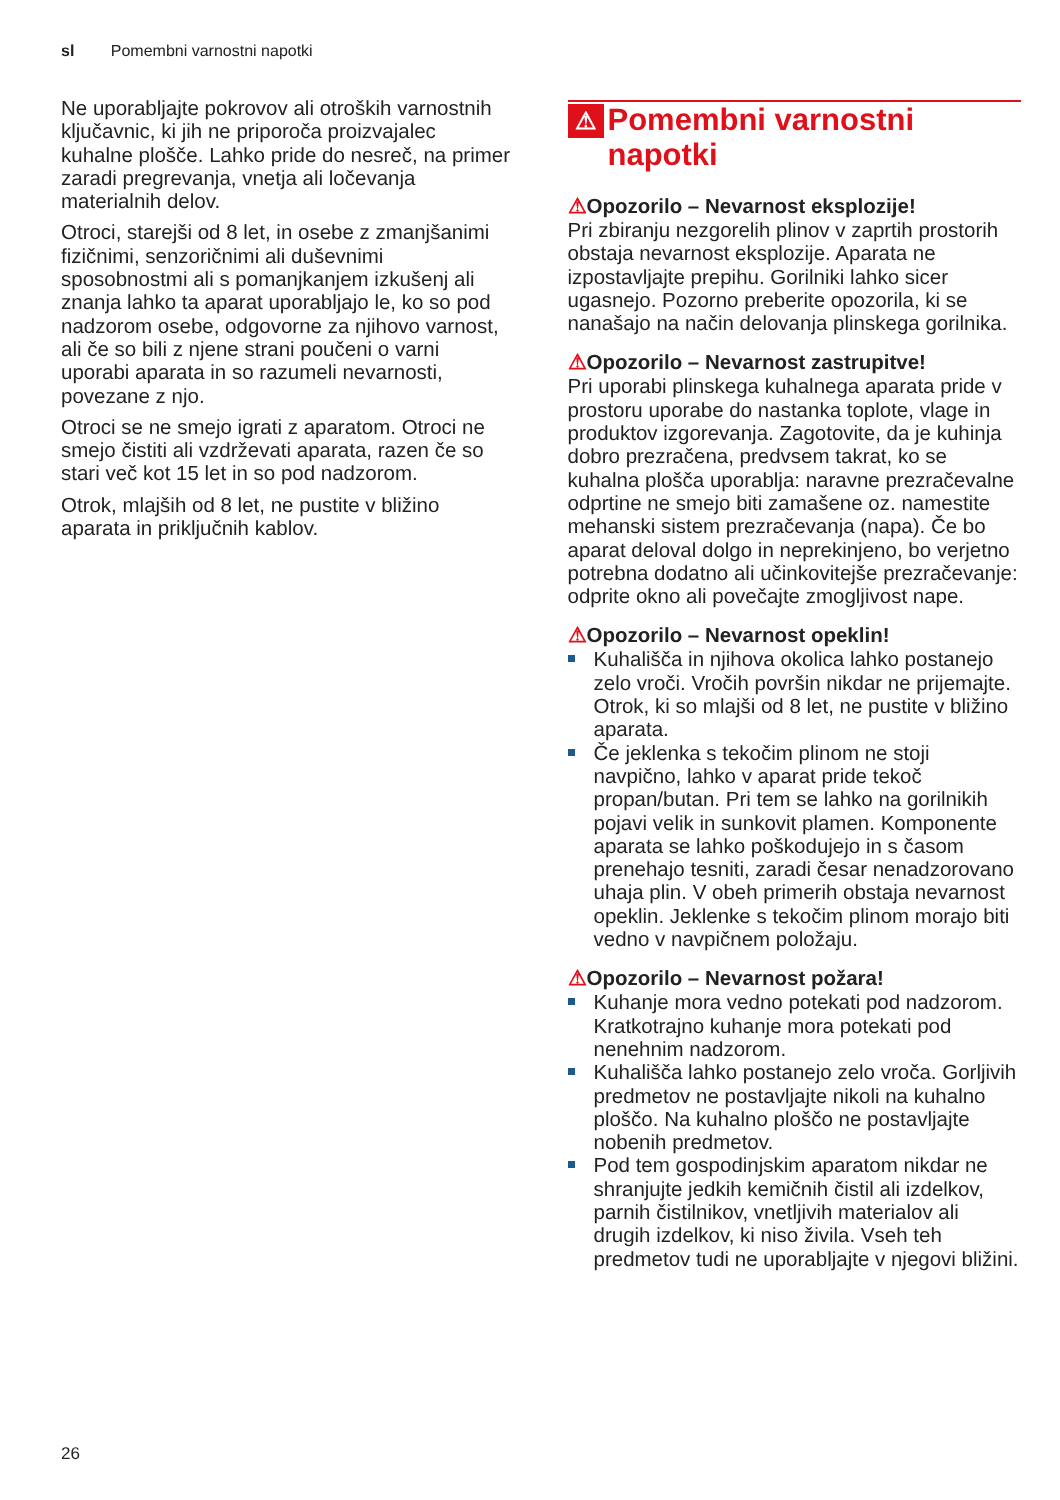sl Pomembni varnostni napotki
Ne uporabljajte pokrovov ali otroških varnostnih ključavnic, ki jih ne priporoča proizvajalec kuhalne plošče. Lahko pride do nesreč, na primer zaradi pregrevanja, vnetja ali ločevanja materialnih delov.
Otroci, starejši od 8 let, in osebe z zmanjšanimi fizičnimi, senzoričnimi ali duševnimi sposobnostmi ali s pomanjkanjem izkušenj ali znanja lahko ta aparat uporabljajo le, ko so pod nadzorom osebe, odgovorne za njihovo varnost, ali če so bili z njene strani poučeni o varni uporabi aparata in so razumeli nevarnosti, povezane z njo.
Otroci se ne smejo igrati z aparatom. Otroci ne smejo čistiti ali vzdrževati aparata, razen če so stari več kot 15 let in so pod nadzorom.
Otrok, mlajših od 8 let, ne pustite v bližino aparata in priključnih kablov.
⚠ Pomembni varnostni napotki
⚠Opozorilo – Nevarnost eksplozije!
Pri zbiranju nezgorelih plinov v zaprtih prostorih obstaja nevarnost eksplozije. Aparata ne izpostavljajte prepihu. Gorilniki lahko sicer ugasnejo. Pozorno preberite opozorila, ki se nanašajo na način delovanja plinskega gorilnika.
⚠Opozorilo – Nevarnost zastrupitve!
Pri uporabi plinskega kuhalnega aparata pride v prostoru uporabe do nastanka toplote, vlage in produktov izgorevanja. Zagotovite, da je kuhinja dobro prezračena, predvsem takrat, ko se kuhalna plošča uporablja: naravne prezračevalne odprtine ne smejo biti zamašene oz. namestite mehanski sistem prezračevanja (napa). Če bo aparat deloval dolgo in neprekinjeno, bo verjetno potrebna dodatno ali učinkovitejše prezračevanje: odprite okno ali povečajte zmogljivost nape.
⚠Opozorilo – Nevarnost opeklin!
Kuhališča in njihova okolica lahko postanejo zelo vroči. Vročih površin nikdar ne prijemajte. Otrok, ki so mlajši od 8 let, ne pustite v bližino aparata.
Če jeklenka s tekočim plinom ne stoji navpično, lahko v aparat pride tekoč propan/butan. Pri tem se lahko na gorilnikih pojavi velik in sunkovit plamen. Komponente aparata se lahko poškodujejo in s časom prenehajo tesniti, zaradi česar nenadzorovano uhaja plin. V obeh primerih obstaja nevarnost opeklin. Jeklenke s tekočim plinom morajo biti vedno v navpičnem položaju.
⚠Opozorilo – Nevarnost požara!
Kuhanje mora vedno potekati pod nadzorom. Kratkotrajno kuhanje mora potekati pod nenehnim nadzorom.
Kuhališča lahko postanejo zelo vroča. Gorljivih predmetov ne postavljajte nikoli na kuhalno ploščo. Na kuhalno ploščo ne postavljajte nobenih predmetov.
Pod tem gospodinjskim aparatom nikdar ne shranjujte jedkih kemičnih čistil ali izdelkov, parnih čistilnikov, vnetljivih materialov ali drugih izdelkov, ki niso živila. Vseh teh predmetov tudi ne uporabljajte v njegovi bližini.
26